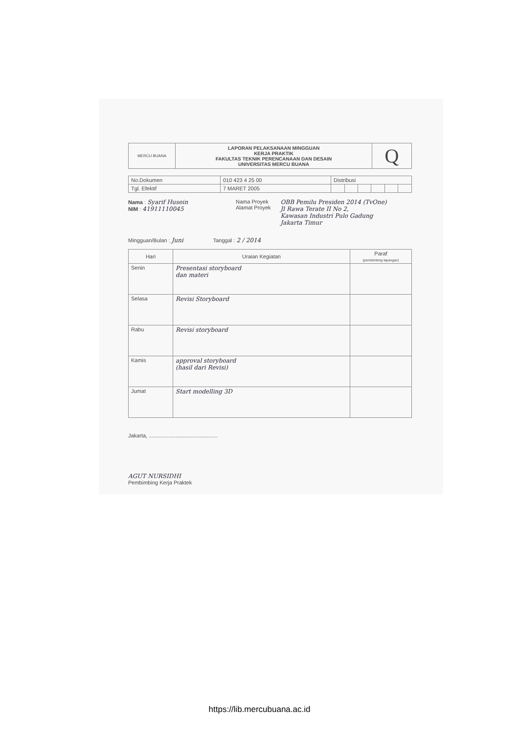| MERCU BUANA | LAPORAN PELAKSANAAN MINGGUAN KERJA PRAKTIK FAKULTAS TEKNIK PERENCANAAN DAN DESAIN UNIVERSITAS MERCU BUANA | Q |
| No.Dokumen | 010 423 4 25 00 | Distribusi | | | | | |
| Tgl. Efektif | 7 MARET 2005 | | | | | | |
Nama : Syarif Husein
NIM : 41911110045
Nama Proyek
Alamat Proyek
OBB Pemilu Presiden 2014 (TvOne)
Jl Rawa Terate II No 2,
Kawasan Industri Pulo Gadung
Jakarta Timur
Mingguan/Bulan : Juni Tanggal : 2 / 2014
| Hari | Uraian Kegiatan | Paraf (pembimbing lapangan) |
| --- | --- | --- |
| Senin | Presentasi storyboard dan materi | |
| Selasa | Revisi Storyboard | |
| Rabu | Revisi storyboard | |
| Kamis | approval storyboard (hasil dari Revisi) | |
| Jumat | Start modelling 3D | |
Jakarta, ..............................................
AGUT NURSIDHI
Pembimbing Kerja Praktek
https://lib.mercubuana.ac.id